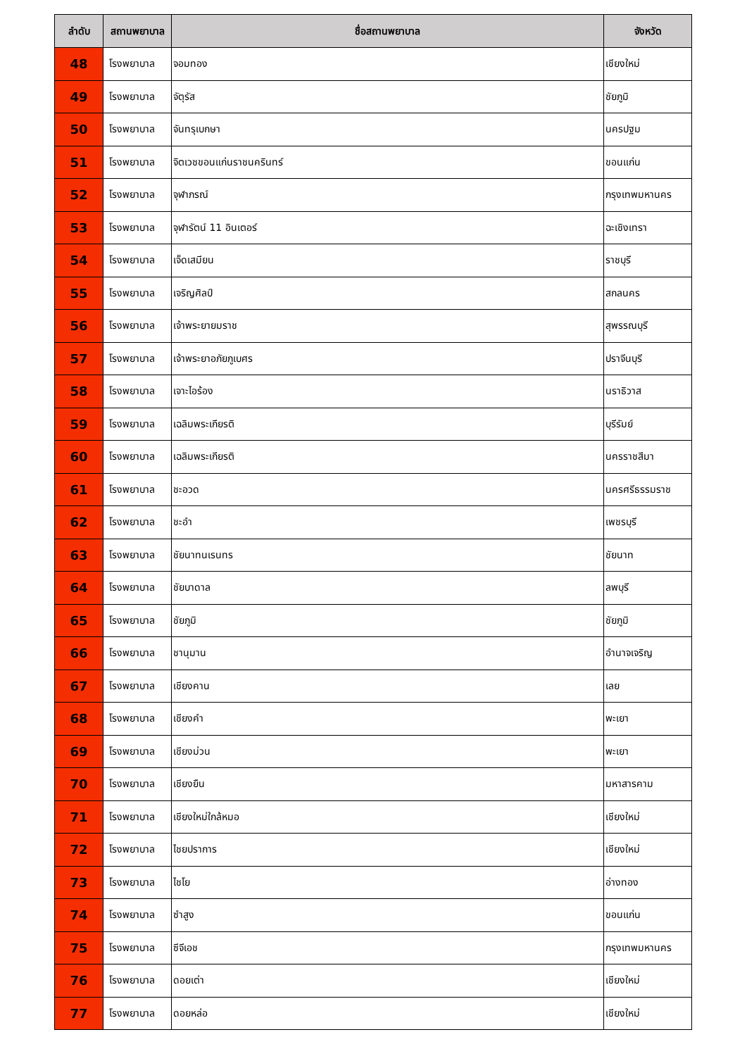| ลำดับ | สถานพยาบาล | ชื่อสถานพยาบาล | จังหวัด |
| --- | --- | --- | --- |
| 48 | โรงพยาบาล | จอมทอง | เชียงใหม่ |
| 49 | โรงพยาบาล | จัตุรัส | ชัยภูมิ |
| 50 | โรงพยาบาล | จันทรุเบกษา | นครปฐม |
| 51 | โรงพยาบาล | จิตเวชขอนแก่นราชนครินทร์ | ขอนแก่น |
| 52 | โรงพยาบาล | จุฬาภรณ์ | กรุงเทพมหานคร |
| 53 | โรงพยาบาล | จุฬารัตน์ 11 อินเตอร์ | ฉะเชิงเทรา |
| 54 | โรงพยาบาล | เจ็ดเสมียน | ราชบุรี |
| 55 | โรงพยาบาล | เจริญศิลป์ | สกลนคร |
| 56 | โรงพยาบาล | เจ้าพระยายมราช | สุพรรณบุรี |
| 57 | โรงพยาบาล | เจ้าพระยาอภัยภูเบศร | ปราจีนบุรี |
| 58 | โรงพยาบาล | เจาะไอร้อง | นราธิวาส |
| 59 | โรงพยาบาล | เฉลิมพระเกียรติ | บุรีรัมย์ |
| 60 | โรงพยาบาล | เฉลิมพระเกียรติ | นครราชสีมา |
| 61 | โรงพยาบาล | ชะอวด | นครศรีธรรมราช |
| 62 | โรงพยาบาล | ชะอำ | เพชรบุรี |
| 63 | โรงพยาบาล | ชัยนาทนเรนทร | ชัยนาท |
| 64 | โรงพยาบาล | ชัยบาดาล | ลพบุรี |
| 65 | โรงพยาบาล | ชัยภูมิ | ชัยภูมิ |
| 66 | โรงพยาบาล | ชานุมาน | อำนาจเจริญ |
| 67 | โรงพยาบาล | เชียงคาน | เลย |
| 68 | โรงพยาบาล | เชียงคำ | พะเยา |
| 69 | โรงพยาบาล | เชียงม่วน | พะเยา |
| 70 | โรงพยาบาล | เชียงยืน | มหาสารคาม |
| 71 | โรงพยาบาล | เชียงใหม่ใกล้หมอ | เชียงใหม่ |
| 72 | โรงพยาบาล | ไชยปราการ | เชียงใหม่ |
| 73 | โรงพยาบาล | ไชโย | อ่างทอง |
| 74 | โรงพยาบาล | ซำสูง | ขอนแก่น |
| 75 | โรงพยาบาล | ซีจีเอช | กรุงเทพมหานคร |
| 76 | โรงพยาบาล | ดอยเต่า | เชียงใหม่ |
| 77 | โรงพยาบาล | ดอยหล่อ | เชียงใหม่ |